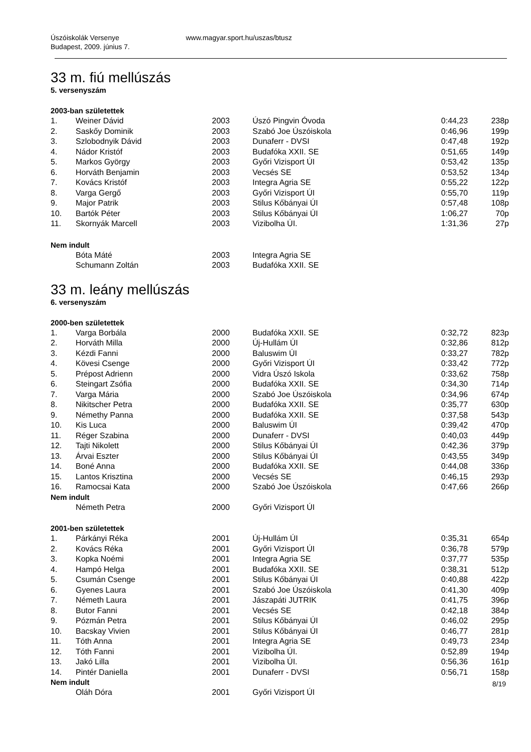Úszóiskolák Versenye
Budapest, 2009. június 7.
www.magyar.sport.hu/uszas/btusz
33 m. fiú mellúszás
5. versenyszám
2003-ban születettek
| 1. | Weiner Dávid | 2003 | Úszó Pingvin Óvoda | 0:44,23 | 238p |
| 2. | Saskőy Dominik | 2003 | Szabó Joe Úszóiskola | 0:46,96 | 199p |
| 3. | Szlobodnyik Dávid | 2003 | Dunaferr - DVSI | 0:47,48 | 192p |
| 4. | Nádor Kristóf | 2003 | Budafóka XXII. SE | 0:51,65 | 149p |
| 5. | Markos György | 2003 | Győri Vizisport ÚI | 0:53,42 | 135p |
| 6. | Horváth Benjamin | 2003 | Vecsés SE | 0:53,52 | 134p |
| 7. | Kovács Kristóf | 2003 | Integra Agria SE | 0:55,22 | 122p |
| 8. | Varga Gergő | 2003 | Győri Vizisport ÚI | 0:55,70 | 119p |
| 9. | Major Patrik | 2003 | Stilus Kőbányai ÚI | 0:57,48 | 108p |
| 10. | Bartók Péter | 2003 | Stilus Kőbányai ÚI | 1:06,27 | 70p |
| 11. | Skornyák Marcell | 2003 | Vizibolha ÚI. | 1:31,36 | 27p |
Nem indult
| | Bóta Máté | 2003 | Integra Agria SE | | |
| | Schumann Zoltán | 2003 | Budafóka XXII. SE | | |
33 m. leány mellúszás
6. versenyszám
2000-ben születettek
| 1. | Varga Borbála | 2000 | Budafóka XXII. SE | 0:32,72 | 823p |
| 2. | Horváth Milla | 2000 | Új-Hullám ÚI | 0:32,86 | 812p |
| 3. | Kézdi Fanni | 2000 | Baluswim ÚI | 0:33,27 | 782p |
| 4. | Kövesi Csenge | 2000 | Győri Vizisport ÚI | 0:33,42 | 772p |
| 5. | Prépost Adrienn | 2000 | Vidra Úszó Iskola | 0:33,62 | 758p |
| 6. | Steingart Zsófia | 2000 | Budafóka XXII. SE | 0:34,30 | 714p |
| 7. | Varga Mária | 2000 | Szabó Joe Úszóiskola | 0:34,96 | 674p |
| 8. | Nikitscher Petra | 2000 | Budafóka XXII. SE | 0:35,77 | 630p |
| 9. | Némethy Panna | 2000 | Budafóka XXII. SE | 0:37,58 | 543p |
| 10. | Kis Luca | 2000 | Baluswim ÚI | 0:39,42 | 470p |
| 11. | Réger Szabina | 2000 | Dunaferr - DVSI | 0:40,03 | 449p |
| 12. | Tajti Nikolett | 2000 | Stilus Kőbányai ÚI | 0:42,36 | 379p |
| 13. | Árvai Eszter | 2000 | Stilus Kőbányai ÚI | 0:43,55 | 349p |
| 14. | Boné Anna | 2000 | Budafóka XXII. SE | 0:44,08 | 336p |
| 15. | Lantos Krisztina | 2000 | Vecsés SE | 0:46,15 | 293p |
| 16. | Ramocsai Kata | 2000 | Szabó Joe Úszóiskola | 0:47,66 | 266p |
Nem indult
| | Németh Petra | 2000 | Győri Vizisport ÚI | | |
2001-ben születettek
| 1. | Párkányi Réka | 2001 | Új-Hullám ÚI | 0:35,31 | 654p |
| 2. | Kovács Réka | 2001 | Győri Vizisport ÚI | 0:36,78 | 579p |
| 3. | Kopka Noémi | 2001 | Integra Agria SE | 0:37,77 | 535p |
| 4. | Hampó Helga | 2001 | Budafóka XXII. SE | 0:38,31 | 512p |
| 5. | Csumán Csenge | 2001 | Stilus Kőbányai ÚI | 0:40,88 | 422p |
| 6. | Gyenes Laura | 2001 | Szabó Joe Úszóiskola | 0:41,30 | 409p |
| 7. | Németh Laura | 2001 | Jászapáti JUTRIK | 0:41,75 | 396p |
| 8. | Butor Fanni | 2001 | Vecsés SE | 0:42,18 | 384p |
| 9. | Pózmán Petra | 2001 | Stilus Kőbányai ÚI | 0:46,02 | 295p |
| 10. | Bacskay Vivien | 2001 | Stilus Kőbányai ÚI | 0:46,77 | 281p |
| 11. | Tóth Anna | 2001 | Integra Agria SE | 0:49,73 | 234p |
| 12. | Tóth Fanni | 2001 | Vizibolha ÚI. | 0:52,89 | 194p |
| 13. | Jakó Lilla | 2001 | Vizibolha ÚI. | 0:56,36 | 161p |
| 14. | Pintér Daniella | 2001 | Dunaferr - DVSI | 0:56,71 | 158p |
Nem indult
| | Oláh Dóra | 2001 | Győri Vizisport ÚI | | |
8/19